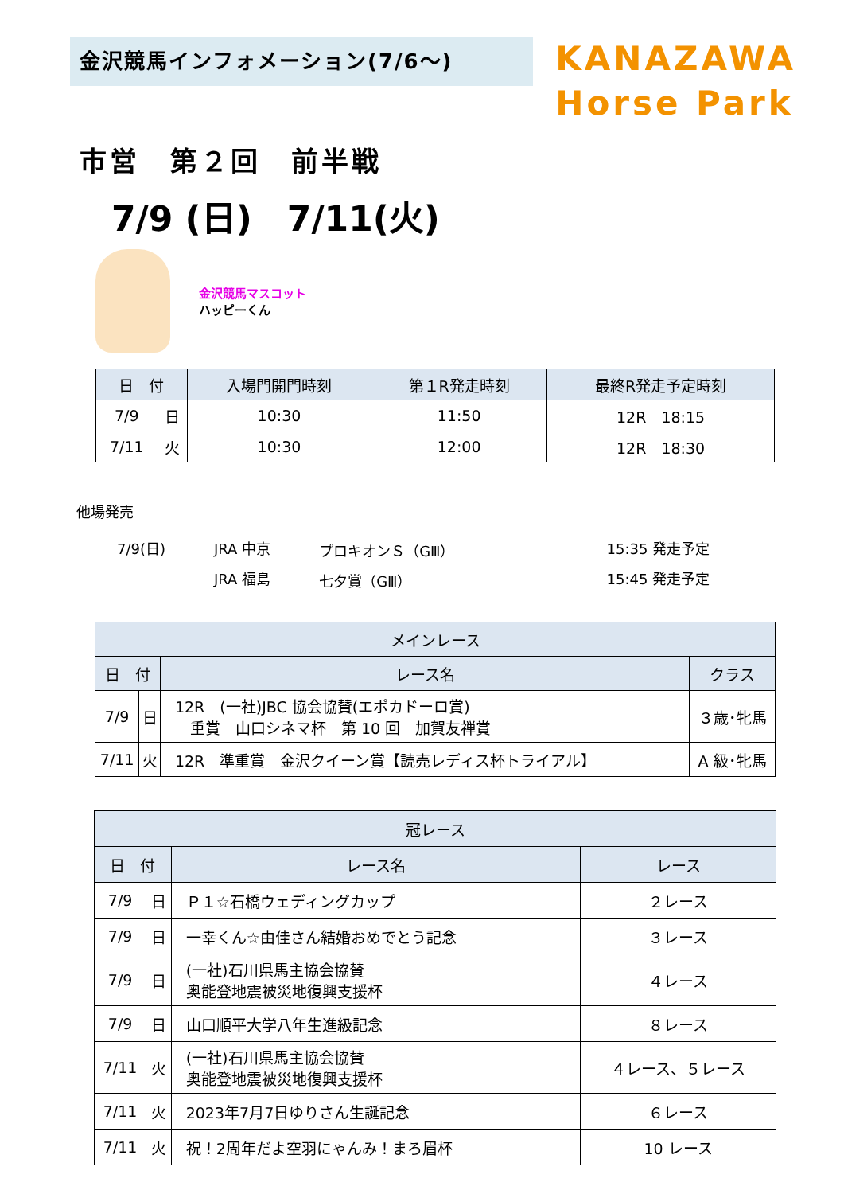金沢競馬インフォメーション(7/6～)
KANAZAWA
Horse Park
市営　第２回　前半戦
7/9 (日)　7/11(火)
金沢競馬マスコット
ハッピーくん
| 日 付 | | 入場門開門時刻 | 第１R発走時刻 | 最終R発走予定時刻 |
| --- | --- | --- | --- | --- |
| 7/9 | 日 | 10:30 | 11:50 | 12R 18:15 |
| 7/11 | 火 | 10:30 | 12:00 | 12R 18:30 |
他場発売
| 7/9(日) | JRA 中京 | プロキオンＳ（GⅢ） | 15:35 発走予定 |
| | JRA 福島 | 七夕賞（GⅢ） | 15:45 発走予定 |
| メインレース | | | |
| --- | --- | --- | --- |
| 日 付 | | レース名 | クラス |
| 7/9 | 日 | 12R (一社)JBC 協会協賛(エポカドーロ賞) 重賞 山口シネマ杯 第 10 回 加賀友禅賞 | ３歳･牝馬 |
| 7/11 | 火 | 12R 準重賞 金沢クイーン賞【読売レディス杯トライアル】 | A 級･牝馬 |
| 冠レース | | | |
| --- | --- | --- | --- |
| 日 付 | | レース名 | レース |
| 7/9 | 日 | Ｐ１☆石橋ウェディングカップ | ２レース |
| 7/9 | 日 | 一幸くん☆由佳さん結婚おめでとう記念 | ３レース |
| 7/9 | 日 | (一社)石川県馬主協会協賛 奥能登地震被災地復興支援杯 | ４レース |
| 7/9 | 日 | 山口順平大学八年生進級記念 | ８レース |
| 7/11 | 火 | (一社)石川県馬主協会協賛 奥能登地震被災地復興支援杯 | ４レース、５レース |
| 7/11 | 火 | 2023年7月7日ゆりさん生誕記念 | ６レース |
| 7/11 | 火 | 祝！2周年だよ空羽にゃんみ！まろ眉杯 | 10 レース |